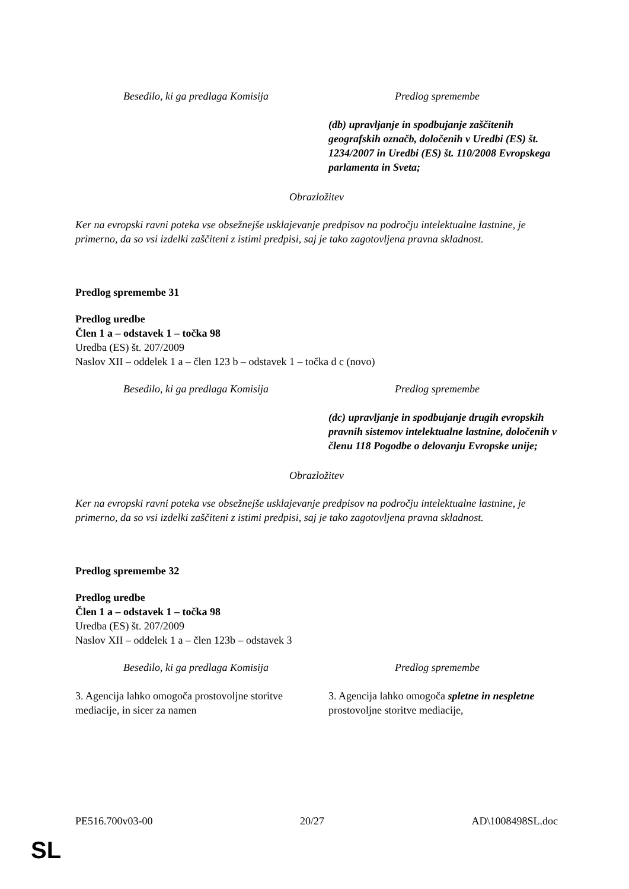| Besedilo, ki ga predlaga Komisija | Predlog spremembe |
| | (db) upravljanje in spodbujanje zaščitenih geografskih označb, določenih v Uredbi (ES) št. 1234/2007 in Uredbi (ES) št. 110/2008 Evropskega parlamenta in Sveta; |
Obrazložitev
Ker na evropski ravni poteka vse obsežnejše usklajevanje predpisov na področju intelektualne lastnine, je primerno, da so vsi izdelki zaščiteni z istimi predpisi, saj je tako zagotovljena pravna skladnost.
Predlog spremembe 31
Predlog uredbe
Člen 1 a – odstavek 1 – točka 98
Uredba (ES) št. 207/2009
Naslov XII – oddelek 1 a – člen 123 b – odstavek 1 – točka d c (novo)
| Besedilo, ki ga predlaga Komisija | Predlog spremembe |
| | (dc) upravljanje in spodbujanje drugih evropskih pravnih sistemov intelektualne lastnine, določenih v členu 118 Pogodbe o delovanju Evropske unije; |
Obrazložitev
Ker na evropski ravni poteka vse obsežnejše usklajevanje predpisov na področju intelektualne lastnine, je primerno, da so vsi izdelki zaščiteni z istimi predpisi, saj je tako zagotovljena pravna skladnost.
Predlog spremembe 32
Predlog uredbe
Člen 1 a – odstavek 1 – točka 98
Uredba (ES) št. 207/2009
Naslov XII – oddelek 1 a – člen 123b – odstavek 3
| Besedilo, ki ga predlaga Komisija | Predlog spremembe |
| 3. Agencija lahko omogoča prostovoljne storitve mediacije, in sicer za namen | 3. Agencija lahko omogoča spletne in nespletne prostovoljne storitve mediacije, |
PE516.700v03-00 20/27 AD\1008498SL.doc
SL